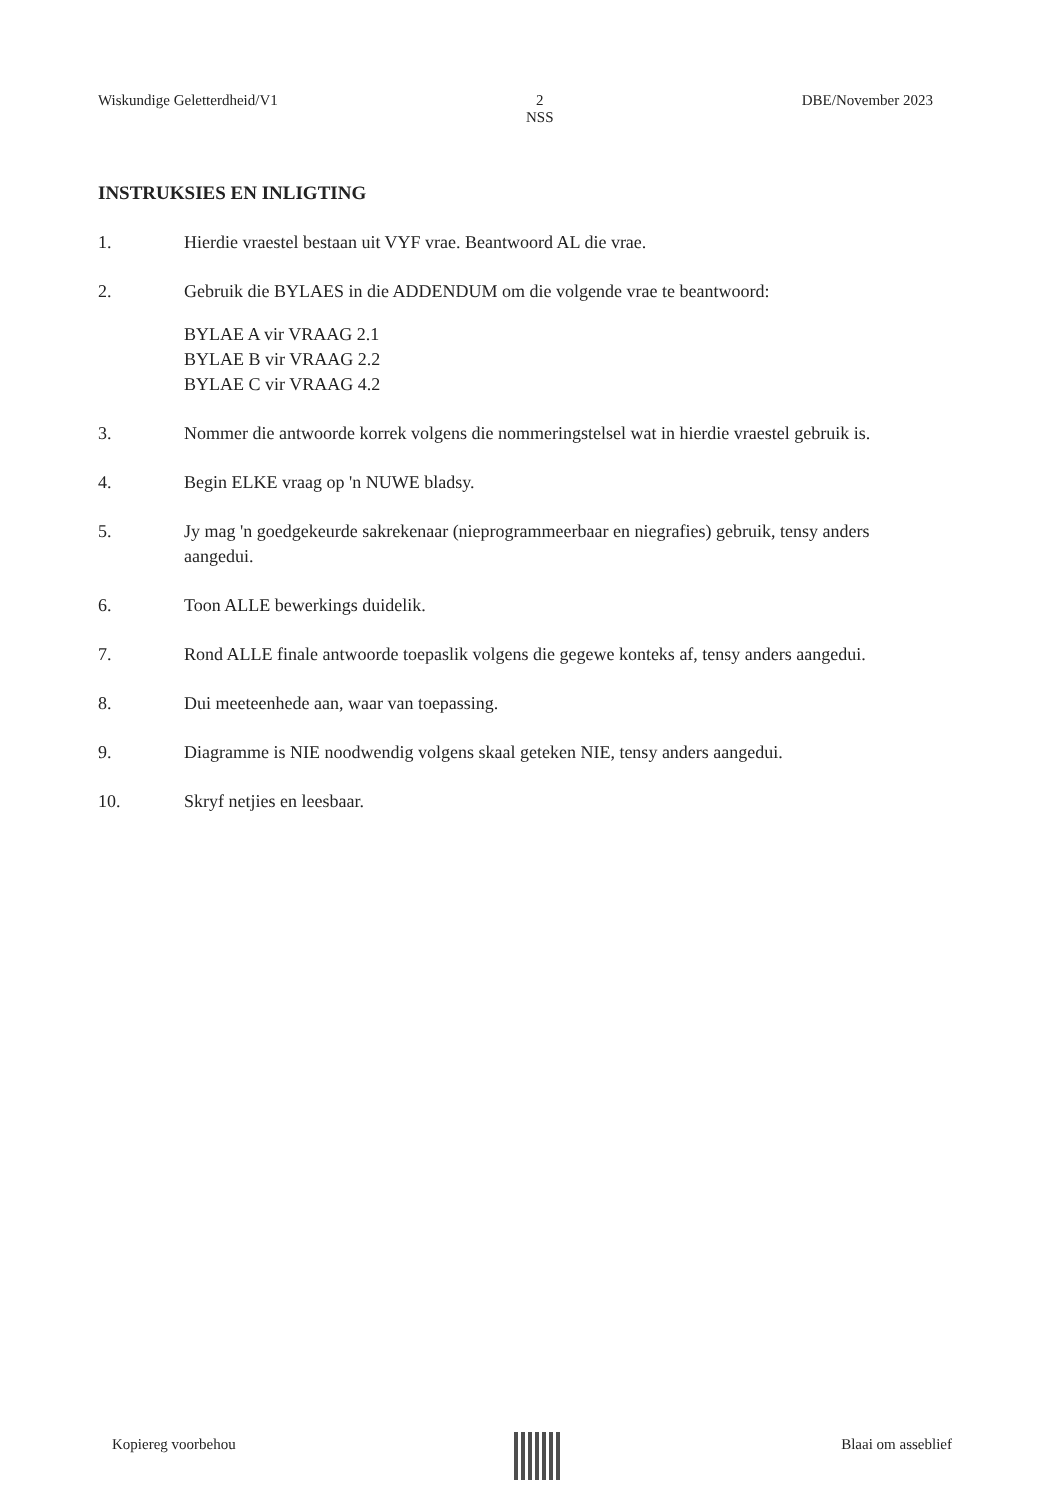Wiskundige Geletterdheid/V1 2
NSS DBE/November 2023
INSTRUKSIES EN INLIGTING
1. Hierdie vraestel bestaan uit VYF vrae. Beantwoord AL die vrae.
2. Gebruik die BYLAES in die ADDENDUM om die volgende vrae te beantwoord:
BYLAE A vir VRAAG 2.1
BYLAE B vir VRAAG 2.2
BYLAE C vir VRAAG 4.2
3. Nommer die antwoorde korrek volgens die nommeringstelsel wat in hierdie vraestel gebruik is.
4. Begin ELKE vraag op 'n NUWE bladsy.
5. Jy mag 'n goedgekeurde sakrekenaar (nieprogrammeerbaar en niegrafies) gebruik, tensy anders aangedui.
6. Toon ALLE bewerkings duidelik.
7. Rond ALLE finale antwoorde toepaslik volgens die gegewe konteks af, tensy anders aangedui.
8. Dui meeteenhede aan, waar van toepassing.
9. Diagramme is NIE noodwendig volgens skaal geteken NIE, tensy anders aangedui.
10. Skryf netjies en leesbaar.
Kopiereg voorbehou Blaai om asseblief